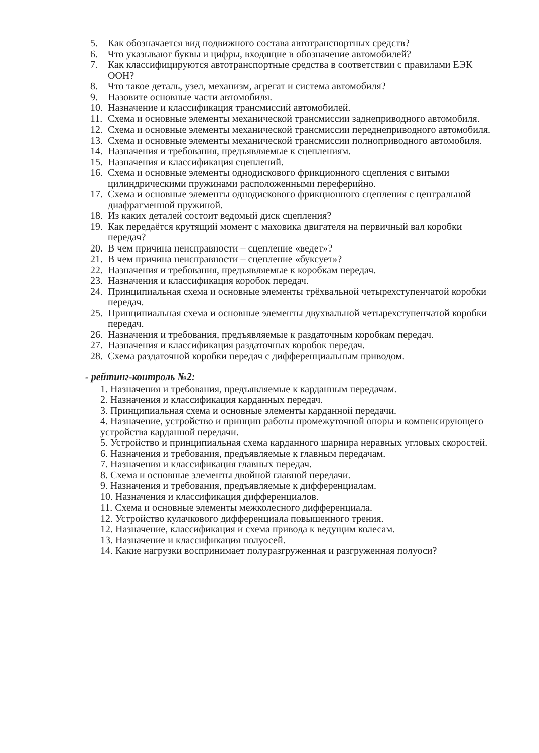5. Как обозначается вид подвижного состава автотранспортных средств?
6. Что указывают буквы и цифры, входящие в обозначение автомобилей?
7. Как классифицируются автотранспортные средства в соответствии с правилами ЕЭК ООН?
8. Что такое деталь, узел, механизм, агрегат и система автомобиля?
9. Назовите основные части автомобиля.
10. Назначение и классификация трансмиссий автомобилей.
11. Схема и основные элементы механической трансмиссии заднеприводного автомобиля.
12. Схема и основные элементы механической трансмиссии переднеприводного автомобиля.
13. Схема и основные элементы механической трансмиссии полноприводного автомобиля.
14. Назначения и требования, предъявляемые к сцеплениям.
15. Назначения и классификация сцеплений.
16. Схема и основные элементы однодискового фрикционного сцепления с витыми цилиндрическими пружинами расположенными переферийно.
17. Схема и основные элементы однодискового фрикционного сцепления с центральной диафрагменной пружиной.
18. Из каких деталей состоит ведомый диск сцепления?
19. Как передаётся крутящий момент с маховика двигателя на первичный вал коробки передач?
20. В чем причина неисправности – сцепление «ведет»?
21. В чем причина неисправности – сцепление «буксует»?
22. Назначения и требования, предъявляемые к коробкам передач.
23. Назначения и классификация коробок передач.
24. Принципиальная схема и основные элементы трёхвальной четырехступенчатой коробки передач.
25. Принципиальная схема и основные элементы двухвальной четырехступенчатой коробки передач.
26. Назначения и требования, предъявляемые к раздаточным коробкам передач.
27. Назначения и классификация раздаточных коробок передач.
28. Схема раздаточной коробки передач с дифференциальным приводом.
- рейтинг-контроль №2:
1. Назначения и требования, предъявляемые к карданным передачам.
2. Назначения и классификация карданных передач.
3. Принципиальная схема и основные элементы карданной передачи.
4. Назначение, устройство и принцип работы промежуточной опоры и компенсирующего устройства карданной передачи.
5. Устройство и принципиальная схема карданного шарнира неравных угловых скоростей.
6. Назначения и требования, предъявляемые к главным передачам.
7. Назначения и классификация главных передач.
8. Схема и основные элементы двойной главной передачи.
9. Назначения и требования, предъявляемые к дифференциалам.
10. Назначения и классификация дифференциалов.
11. Схема и основные элементы межколесного дифференциала.
12. Устройство кулачкового дифференциала повышенного трения.
12. Назначение, классификация и схема привода к ведущим колесам.
13. Назначение и классификация полуосей.
14. Какие нагрузки воспринимает полуразгруженная и разгруженная полуоси?